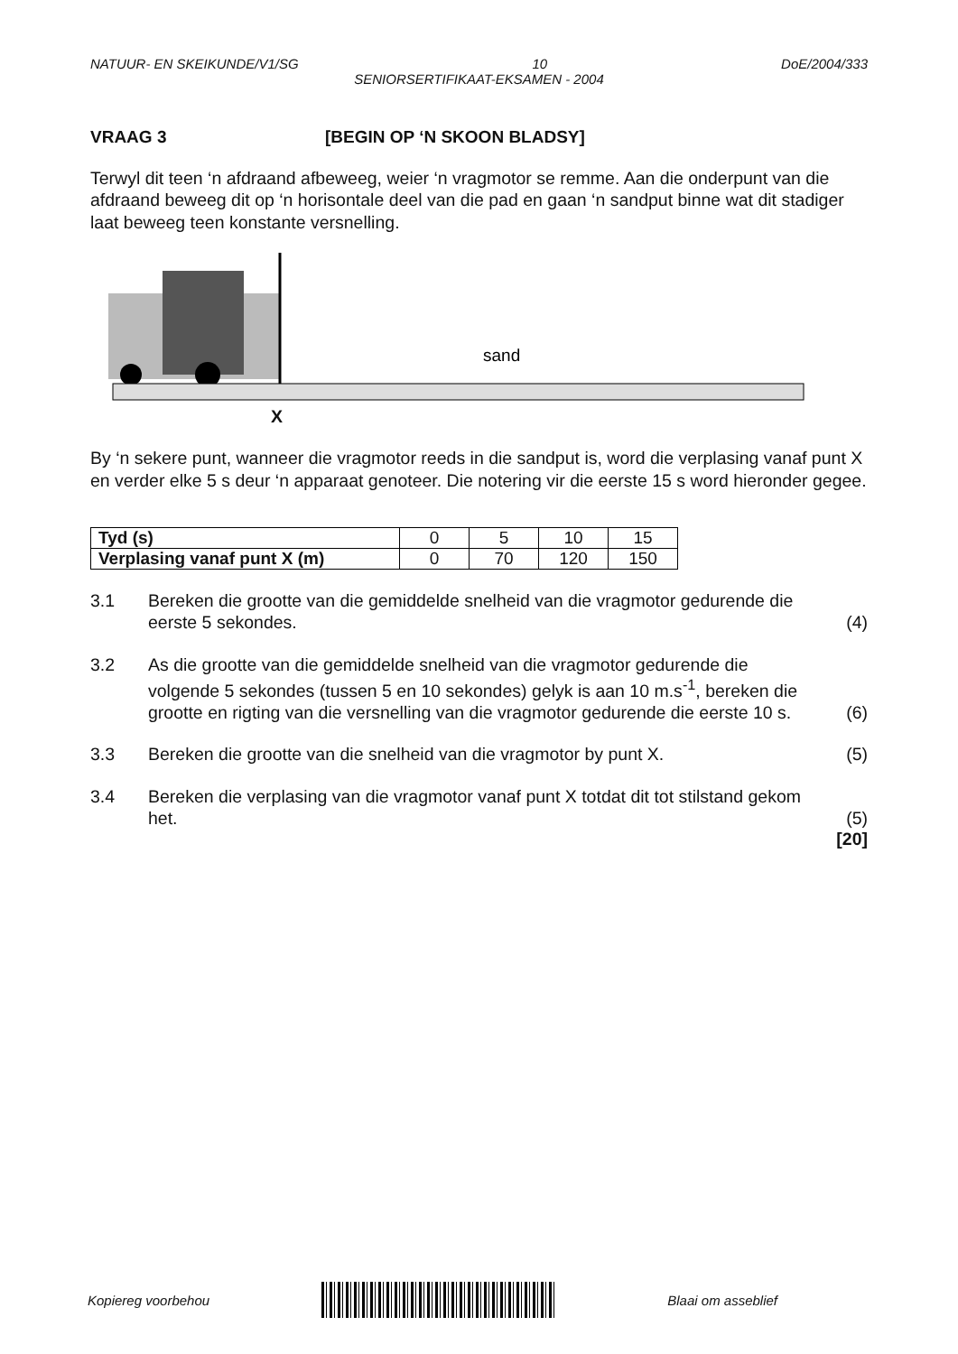NATUUR- EN SKEIKUNDE/V1/SG 10 DoE/2004/333
SENIORSERTIFIKAAT-EKSAMEN - 2004
VRAAG 3 [BEGIN OP ‘N SKOON BLADSY]
Terwyl dit teen ‘n afdraand afbeweeg, weier ‘n vragmotor se remme. Aan die onderpunt van die afdraand beweeg dit op ‘n horisontale deel van die pad en gaan ‘n sandput binne wat dit stadiger laat beweeg teen konstante versnelling.
sand
X
By ‘n sekere punt, wanneer die vragmotor reeds in die sandput is, word die verplasing vanaf punt X en verder elke 5 s deur ‘n apparaat genoteer. Die notering vir die eerste 15 s word hieronder gegee.
| Tyd (s) | 0 | 5 | 10 | 15 |
| Verplasing vanaf punt X (m) | 0 | 70 | 120 | 150 |
3.1 Bereken die grootte van die gemiddelde snelheid van die vragmotor gedurende die eerste 5 sekondes. (4)
3.2 As die grootte van die gemiddelde snelheid van die vragmotor gedurende die volgende 5 sekondes (tussen 5 en 10 sekondes) gelyk is aan 10 m.s<sup>-1</sup>, bereken die grootte en rigting van die versnelling van die vragmotor gedurende die eerste 10 s. (6)
3.3 Bereken die grootte van die snelheid van die vragmotor by punt X. (5)
3.4 Bereken die verplasing van die vragmotor vanaf punt X totdat dit tot stilstand gekom het. (5)
[20]
Kopiereg voorbehou Blaai om asseblief